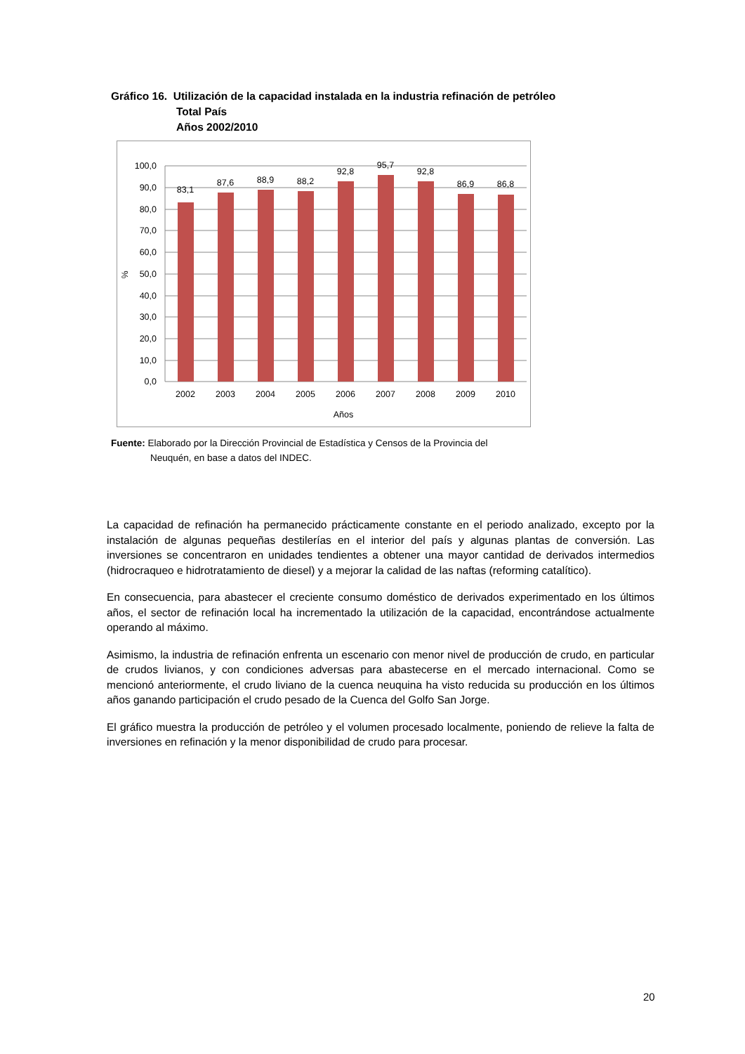Gráfico 16. Utilización de la capacidad instalada en la industria refinación de petróleo
Total País
Años 2002/2010
100,0
90,0
80,0
70,0
60,0
50,0
40,0
30,0
20,0
10,0
0,0
%
83,1
87,6
88,9
88,2
92,8
95,7
92,8
86,9
86,8
2002
2003
2004
2005
2006
2007
2008
2009
2010
Años
Fuente: Elaborado por la Dirección Provincial de Estadística y Censos de la Provincia del
Neuquén, en base a datos del INDEC.
La capacidad de refinación ha permanecido prácticamente constante en el periodo analizado, excepto por la instalación de algunas pequeñas destilerías en el interior del país y algunas plantas de conversión. Las inversiones se concentraron en unidades tendientes a obtener una mayor cantidad de derivados intermedios (hidrocraqueo e hidrotratamiento de diesel) y a mejorar la calidad de las naftas (reforming catalítico).
En consecuencia, para abastecer el creciente consumo doméstico de derivados experimentado en los últimos años, el sector de refinación local ha incrementado la utilización de la capacidad, encontrándose actualmente operando al máximo.
Asimismo, la industria de refinación enfrenta un escenario con menor nivel de producción de crudo, en particular de crudos livianos, y con condiciones adversas para abastecerse en el mercado internacional. Como se mencionó anteriormente, el crudo liviano de la cuenca neuquina ha visto reducida su producción en los últimos años ganando participación el crudo pesado de la Cuenca del Golfo San Jorge.
El gráfico muestra la producción de petróleo y el volumen procesado localmente, poniendo de relieve la falta de inversiones en refinación y la menor disponibilidad de crudo para procesar.
20